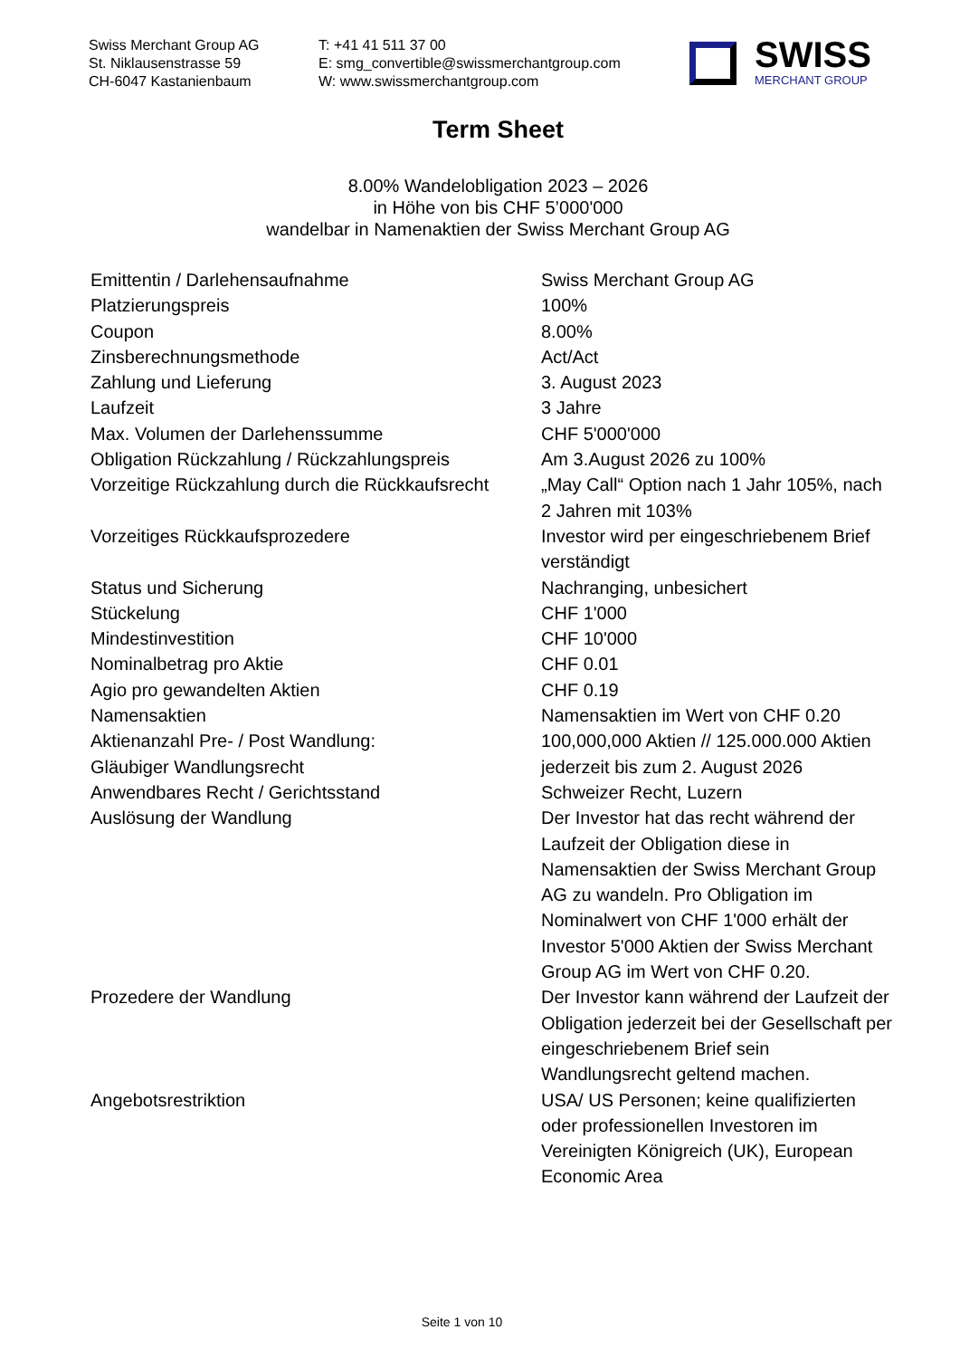Swiss Merchant Group AG
St. Niklausenstrasse 59
CH-6047 Kastanienbaum
T: +41 41 511 37 00
E: smg_convertible@swissmerchantgroup.com
W: www.swissmerchantgroup.com
SWISS
MERCHANT GROUP
Term Sheet
8.00% Wandelobligation 2023 – 2026
in Höhe von bis CHF 5’000'000
wandelbar in Namenaktien der Swiss Merchant Group AG
| Emittentin / Darlehensaufnahme | Swiss Merchant Group AG |
| Platzierungspreis | 100% |
| Coupon | 8.00% |
| Zinsberechnungsmethode | Act/Act |
| Zahlung und Lieferung | 3. August 2023 |
| Laufzeit | 3 Jahre |
| Max. Volumen der Darlehenssumme | CHF 5'000'000 |
| Obligation Rückzahlung / Rückzahlungspreis | Am 3.August 2026 zu 100% |
| Vorzeitige Rückzahlung durch die Rückkaufsrecht | „May Call“ Option nach 1 Jahr 105%, nach 2 Jahren mit 103% |
| Vorzeitiges Rückkaufsprozedere | Investor wird per eingeschriebenem Brief verständigt |
| Status und Sicherung | Nachranging, unbesichert |
| Stückelung | CHF 1'000 |
| Mindestinvestition | CHF 10'000 |
| Nominalbetrag pro Aktie | CHF 0.01 |
| Agio pro gewandelten Aktien | CHF 0.19 |
| Namensaktien | Namensaktien im Wert von CHF 0.20 |
| Aktienanzahl Pre- / Post Wandlung: | 100,000,000 Aktien // 125.000.000 Aktien |
| Gläubiger Wandlungsrecht | jederzeit bis zum 2. August 2026 |
| Anwendbares Recht / Gerichtsstand | Schweizer Recht, Luzern |
| Auslösung der Wandlung | Der Investor hat das recht während der Laufzeit der Obligation diese in Namensaktien der Swiss Merchant Group AG zu wandeln. Pro Obligation im Nominalwert von CHF 1'000 erhält der Investor 5'000 Aktien der Swiss Merchant Group AG im Wert von CHF 0.20. |
| Prozedere der Wandlung | Der Investor kann während der Laufzeit der Obligation jederzeit bei der Gesellschaft per eingeschriebenem Brief sein Wandlungsrecht geltend machen. |
| Angebotsrestriktion | USA/ US Personen; keine qualifizierten oder professionellen Investoren im Vereinigten Königreich (UK), European Economic Area |
Seite 1 von 10